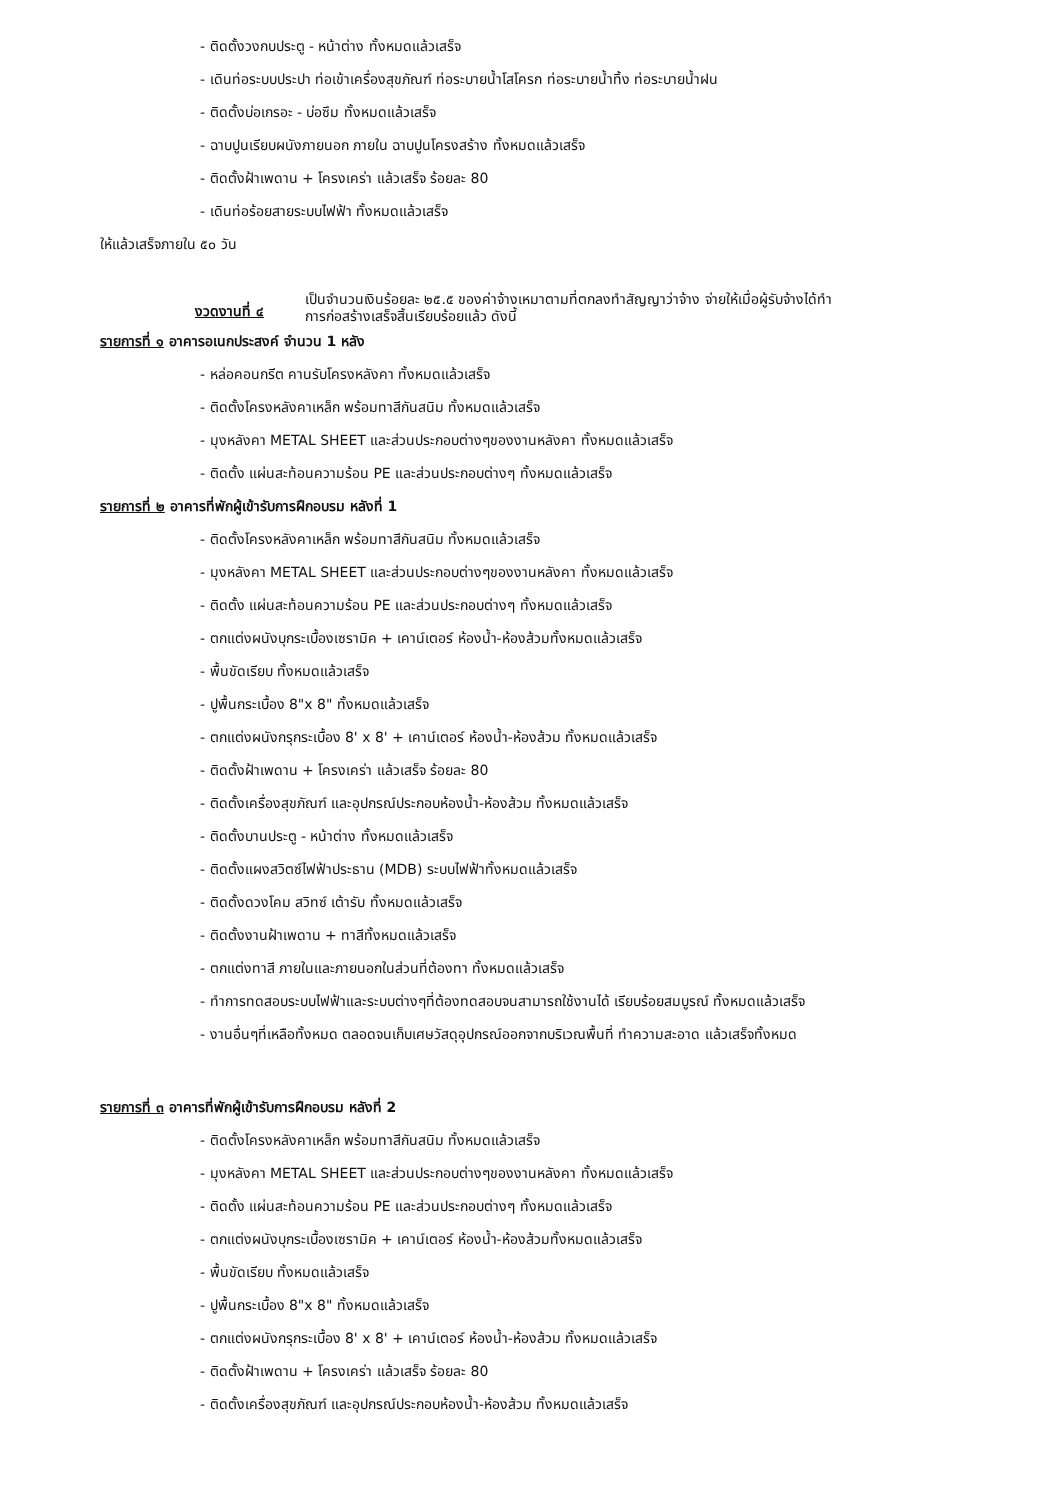- ติดตั้งวงกบประตู - หน้าต่าง ทั้งหมดแล้วเสร็จ
- เดินท่อระบบประปา ท่อเข้าเครื่องสุขภัณฑ์ ท่อระบายน้ำโสโครก ท่อระบายน้ำทิ้ง ท่อระบายน้ำฝน
- ติดตั้งบ่อเกรอะ - บ่อซึม ทั้งหมดแล้วเสร็จ
- ฉาบปูนเรียบผนังภายนอก ภายใน ฉาบปูนโครงสร้าง ทั้งหมดแล้วเสร็จ
- ติดตั้งฝ้าเพดาน + โครงเคร่า แล้วเสร็จ ร้อยละ 80
- เดินท่อร้อยสายระบบไฟฟ้า ทั้งหมดแล้วเสร็จ
ให้แล้วเสร็จภายใน ๕๐ วัน
งวดงานที่ ๔
เป็นจำนวนเงินร้อยละ ๒๕.๕ ของค่าจ้างเหมาตามที่ตกลงทำสัญญาว่าจ้าง จ่ายให้เมื่อผู้รับจ้างได้ทำ
การก่อสร้างเสร็จสิ้นเรียบร้อยแล้ว ดังนี้
รายการที่ ๑ อาคารอเนกประสงค์ จำนวน 1 หลัง
- หล่อคอนกรีต คานรับโครงหลังคา ทั้งหมดแล้วเสร็จ
- ติดตั้งโครงหลังคาเหล็ก พร้อมทาสีกันสนิม ทั้งหมดแล้วเสร็จ
- มุงหลังคา METAL SHEET และส่วนประกอบต่างๆของงานหลังคา ทั้งหมดแล้วเสร็จ
- ติดตั้ง แผ่นสะท้อนความร้อน PE และส่วนประกอบต่างๆ ทั้งหมดแล้วเสร็จ
รายการที่ ๒ อาคารที่พักผู้เข้ารับการฝึกอบรม หลังที่ 1
- ติดตั้งโครงหลังคาเหล็ก พร้อมทาสีกันสนิม ทั้งหมดแล้วเสร็จ
- มุงหลังคา METAL SHEET และส่วนประกอบต่างๆของงานหลังคา ทั้งหมดแล้วเสร็จ
- ติดตั้ง แผ่นสะท้อนความร้อน PE และส่วนประกอบต่างๆ ทั้งหมดแล้วเสร็จ
- ตกแต่งผนังบุกระเบื้องเซรามิค + เคาน์เตอร์ ห้องน้ำ-ห้องส้วมทั้งหมดแล้วเสร็จ
- พื้นขัดเรียบ ทั้งหมดแล้วเสร็จ
- ปูพื้นกระเบื้อง 8"x 8" ทั้งหมดแล้วเสร็จ
- ตกแต่งผนังกรุกระเบื้อง 8' x 8' + เคาน์เตอร์ ห้องน้ำ-ห้องส้วม ทั้งหมดแล้วเสร็จ
- ติดตั้งฝ้าเพดาน + โครงเคร่า แล้วเสร็จ ร้อยละ 80
- ติดตั้งเครื่องสุขภัณฑ์ และอุปกรณ์ประกอบห้องน้ำ-ห้องส้วม ทั้งหมดแล้วเสร็จ
- ติดตั้งบานประตู - หน้าต่าง ทั้งหมดแล้วเสร็จ
- ติดตั้งแผงสวิตซ์ไฟฟ้าประธาน (MDB) ระบบไฟฟ้าทั้งหมดแล้วเสร็จ
- ติดตั้งดวงโคม สวิทซ์ เต้ารับ ทั้งหมดแล้วเสร็จ
- ติดตั้งงานฝ้าเพดาน + ทาสีทั้งหมดแล้วเสร็จ
- ตกแต่งทาสี ภายในและภายนอกในส่วนที่ต้องทา ทั้งหมดแล้วเสร็จ
- ทำการทดสอบระบบไฟฟ้าและระบบต่างๆที่ต้องทดสอบจนสามารถใช้งานได้ เรียบร้อยสมบูรณ์ ทั้งหมดแล้วเสร็จ
- งานอื่นๆที่เหลือทั้งหมด ตลอดจนเก็บเศษวัสดุอุปกรณ์ออกจากบริเวณพื้นที่ ทำความสะอาด แล้วเสร็จทั้งหมด
รายการที่ ๓ อาคารที่พักผู้เข้ารับการฝึกอบรม หลังที่ 2
- ติดตั้งโครงหลังคาเหล็ก พร้อมทาสีกันสนิม ทั้งหมดแล้วเสร็จ
- มุงหลังคา METAL SHEET และส่วนประกอบต่างๆของงานหลังคา ทั้งหมดแล้วเสร็จ
- ติดตั้ง แผ่นสะท้อนความร้อน PE และส่วนประกอบต่างๆ ทั้งหมดแล้วเสร็จ
- ตกแต่งผนังบุกระเบื้องเซรามิค + เคาน์เตอร์ ห้องน้ำ-ห้องส้วมทั้งหมดแล้วเสร็จ
- พื้นขัดเรียบ ทั้งหมดแล้วเสร็จ
- ปูพื้นกระเบื้อง 8"x 8" ทั้งหมดแล้วเสร็จ
- ตกแต่งผนังกรุกระเบื้อง 8' x 8' + เคาน์เตอร์ ห้องน้ำ-ห้องส้วม ทั้งหมดแล้วเสร็จ
- ติดตั้งฝ้าเพดาน + โครงเคร่า แล้วเสร็จ ร้อยละ 80
- ติดตั้งเครื่องสุขภัณฑ์ และอุปกรณ์ประกอบห้องน้ำ-ห้องส้วม ทั้งหมดแล้วเสร็จ